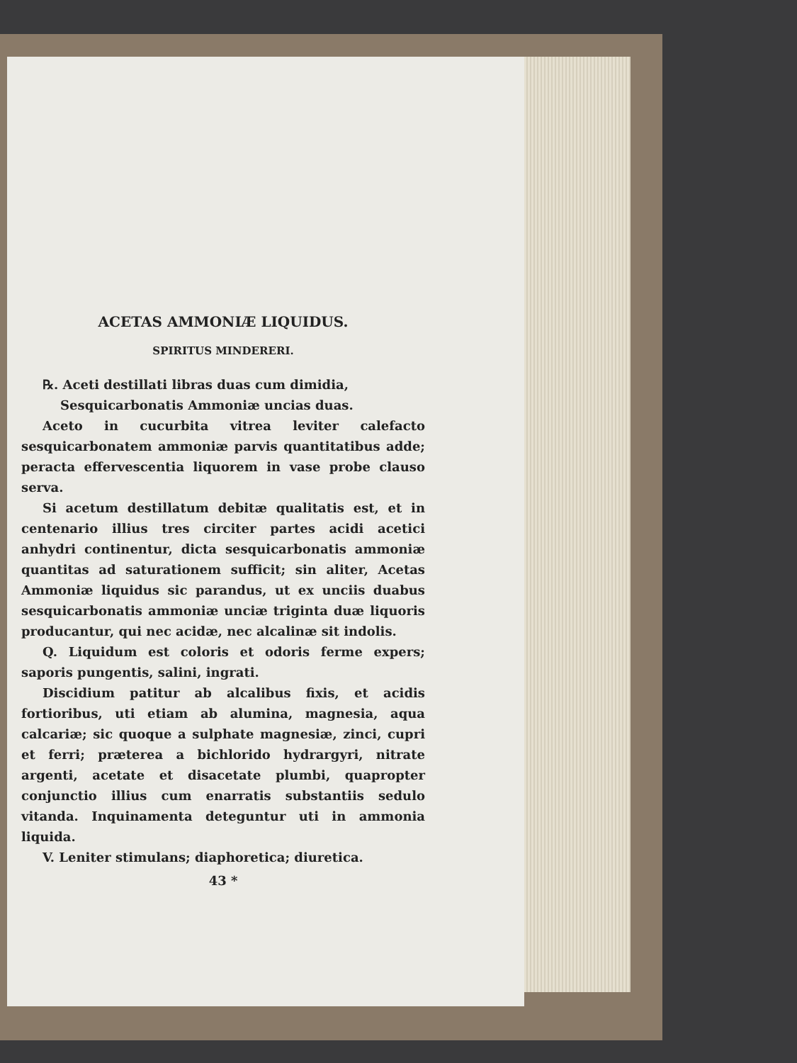ACETAS AMMONIÆ LIQUIDUS.
SPIRITUS MINDERERI.
℞. Aceti destillati libras duas cum dimidia,
Sesquicarbonatis Ammoniæ uncias duas.
Aceto in cucurbita vitrea leviter calefacto sesquicarbonatem ammoniæ parvis quantitatibus adde; peracta effervescentia liquorem in vase probe clauso serva.
Si acetum destillatum debitæ qualitatis est, et in centenario illius tres circiter partes acidi acetici anhydri continentur, dicta sesquicarbonatis ammoniæ quantitas ad saturationem sufficit; sin aliter, Acetas Ammoniæ liquidus sic parandus, ut ex unciis duabus sesquicarbonatis ammoniæ unciæ triginta duæ liquoris producantur, qui nec acidæ, nec alcalinæ sit indolis.
Q. Liquidum est coloris et odoris ferme expers; saporis pungentis, salini, ingrati.
Discidium patitur ab alcalibus fixis, et acidis fortioribus, uti etiam ab alumina, magnesia, aqua calcariæ; sic quoque a sulphate magnesiæ, zinci, cupri et ferri; præterea a bichlorido hydrargyri, nitrate argenti, acetate et disacetate plumbi, quapropter conjunctio illius cum enarratis substantiis sedulo vitanda. Inquinamenta deteguntur uti in ammonia liquida.
V. Leniter stimulans; diaphoretica; diuretica.
43 *